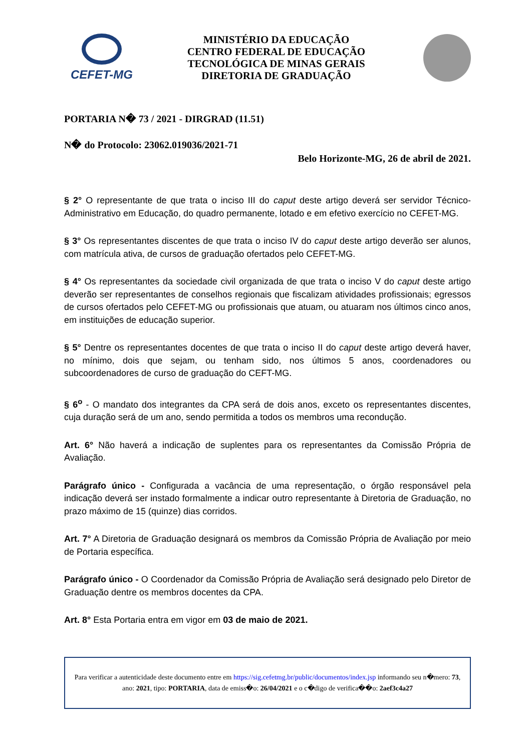CEFET-MG
MINISTÉRIO DA EDUCAÇÃO
CENTRO FEDERAL DE EDUCAÇÃO
TECNOLÓGICA DE MINAS GERAIS
DIRETORIA DE GRADUAÇÃO
PORTARIA N� 73 / 2021 - DIRGRAD (11.51)
N� do Protocolo: 23062.019036/2021-71
Belo Horizonte-MG, 26 de abril de 2021.
§ 2° O representante de que trata o inciso III do caput deste artigo deverá ser servidor Técnico-Administrativo em Educação, do quadro permanente, lotado e em efetivo exercício no CEFET-MG.
§ 3° Os representantes discentes de que trata o inciso IV do caput deste artigo deverão ser alunos, com matrícula ativa, de cursos de graduação ofertados pelo CEFET-MG.
§ 4° Os representantes da sociedade civil organizada de que trata o inciso V do caput deste artigo deverão ser representantes de conselhos regionais que fiscalizam atividades profissionais; egressos de cursos ofertados pelo CEFET-MG ou profissionais que atuam, ou atuaram nos últimos cinco anos, em instituições de educação superior.
§ 5° Dentre os representantes docentes de que trata o inciso II do caput deste artigo deverá haver, no mínimo, dois que sejam, ou tenham sido, nos últimos 5 anos, coordenadores ou subcoordenadores de curso de graduação do CEFT-MG.
§ 6<sup>o</sup> - O mandato dos integrantes da CPA será de dois anos, exceto os representantes discentes, cuja duração será de um ano, sendo permitida a todos os membros uma recondução.
Art. 6° Não haverá a indicação de suplentes para os representantes da Comissão Própria de Avaliação.
Parágrafo único - Configurada a vacância de uma representação, o órgão responsável pela indicação deverá ser instado formalmente a indicar outro representante à Diretoria de Graduação, no prazo máximo de 15 (quinze) dias corridos.
Art. 7° A Diretoria de Graduação designará os membros da Comissão Própria de Avaliação por meio de Portaria específica.
Parágrafo único - O Coordenador da Comissão Própria de Avaliação será designado pelo Diretor de Graduação dentre os membros docentes da CPA.
Art. 8° Esta Portaria entra em vigor em 03 de maio de 2021.
Para verificar a autenticidade deste documento entre em https://sig.cefetmg.br/public/documentos/index.jsp informando seu n�mero: 73, ano: 2021, tipo: PORTARIA, data de emiss�o: 26/04/2021 e o c�digo de verifica��o: 2aef3c4a27